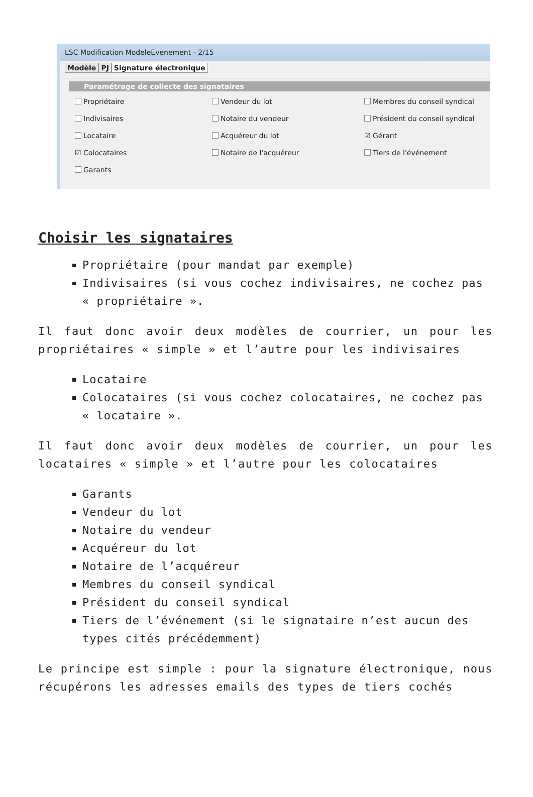LSC Modification ModeleEvenement - 2/15
Modèle PJ Signature électronique
Paramétrage de collecte des signataires
Propriétaire
Vendeur du lot
Membres du conseil syndical
Indivisaires
Notaire du vendeur
Président du conseil syndical
Locataire
Acquéreur du lot
☑ Gérant
☑ Colocataires
Notaire de l'acquéreur
Tiers de l'événement
Garants
Choisir les signataires
Propriétaire (pour mandat par exemple)
Indivisaires (si vous cochez indivisaires, ne cochez pas « propriétaire ».
Il faut donc avoir deux modèles de courrier, un pour les propriétaires « simple » et l’autre pour les indivisaires
Locataire
Colocataires (si vous cochez colocataires, ne cochez pas « locataire ».
Il faut donc avoir deux modèles de courrier, un pour les locataires « simple » et l’autre pour les colocataires
Garants
Vendeur du lot
Notaire du vendeur
Acquéreur du lot
Notaire de l’acquéreur
Membres du conseil syndical
Président du conseil syndical
Tiers de l’événement (si le signataire n’est aucun des types cités précédemment)
Le principe est simple : pour la signature électronique, nous récupérons les adresses emails des types de tiers cochés